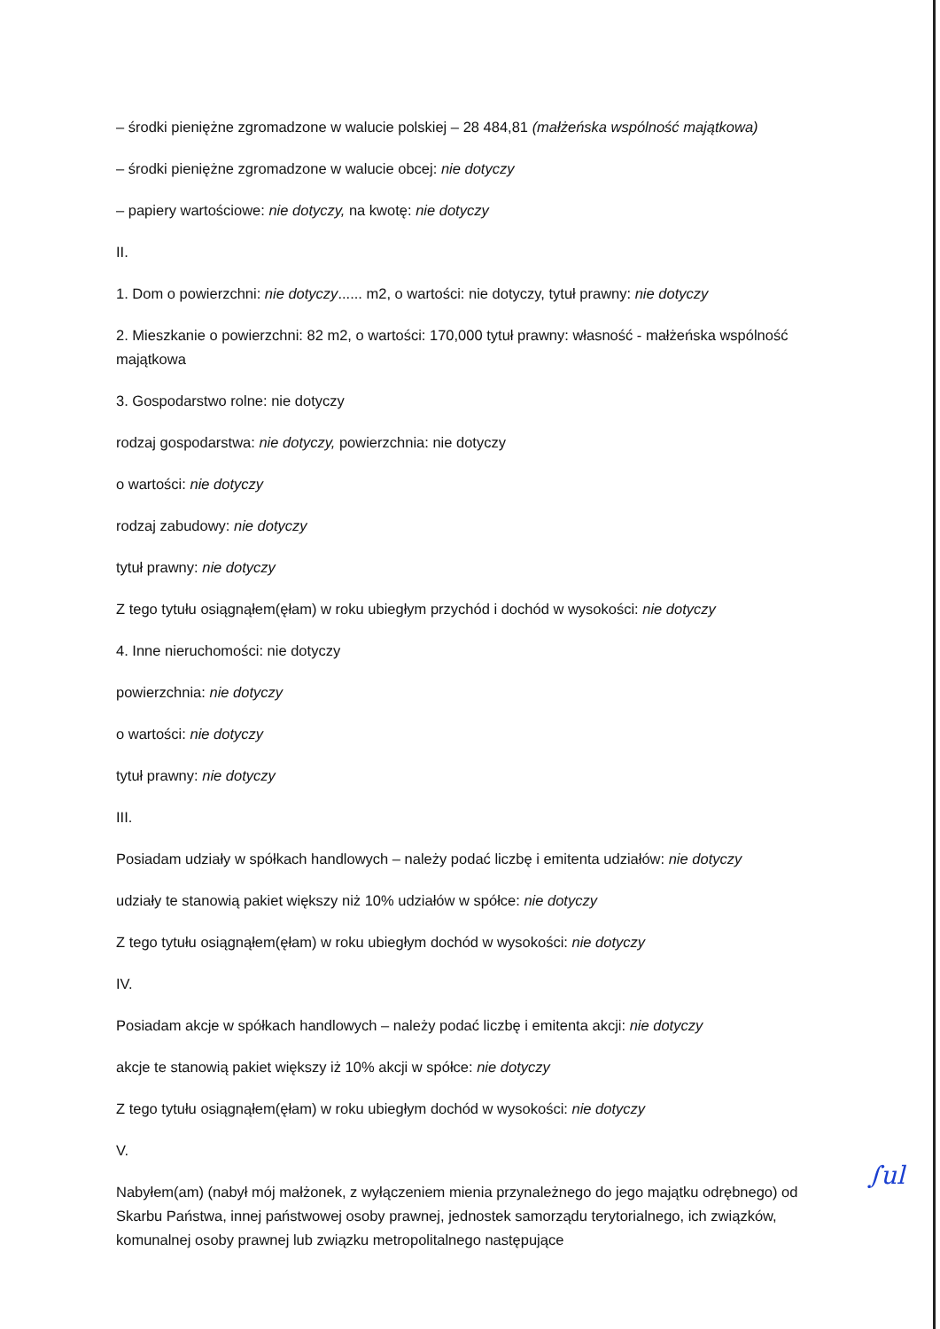– środki pieniężne zgromadzone w walucie polskiej – 28 484,81 (małżeńska wspólność majątkowa)
– środki pieniężne zgromadzone w walucie obcej: nie dotyczy
– papiery wartościowe: nie dotyczy, na kwotę: nie dotyczy
II.
1. Dom o powierzchni: nie dotyczy...... m2, o wartości: nie dotyczy, tytuł prawny: nie dotyczy
2. Mieszkanie o powierzchni: 82 m2, o wartości: 170,000 tytuł prawny: własność - małżeńska wspólność majątkowa
3. Gospodarstwo rolne: nie dotyczy
rodzaj gospodarstwa: nie dotyczy, powierzchnia: nie dotyczy
o wartości: nie dotyczy
rodzaj zabudowy: nie dotyczy
tytuł prawny: nie dotyczy
Z tego tytułu osiągnąłem(ęłam) w roku ubiegłym przychód i dochód w wysokości: nie dotyczy
4. Inne nieruchomości: nie dotyczy
powierzchnia: nie dotyczy
o wartości: nie dotyczy
tytuł prawny: nie dotyczy
III.
Posiadam udziały w spółkach handlowych – należy podać liczbę i emitenta udziałów: nie dotyczy
udziały te stanowią pakiet większy niż 10% udziałów w spółce: nie dotyczy
Z tego tytułu osiągnąłem(ęłam) w roku ubiegłym dochód w wysokości: nie dotyczy
IV.
Posiadam akcje w spółkach handlowych – należy podać liczbę i emitenta akcji: nie dotyczy
akcje te stanowią pakiet większy iż 10% akcji w spółce: nie dotyczy
Z tego tytułu osiągnąłem(ęłam) w roku ubiegłym dochód w wysokości: nie dotyczy
V.
Nabyłem(am) (nabył mój małżonek, z wyłączeniem mienia przynależnego do jego majątku odrębnego) od Skarbu Państwa, innej państwowej osoby prawnej, jednostek samorządu terytorialnego, ich związków, komunalnej osoby prawnej lub związku metropolitalnego następujące
∫ul